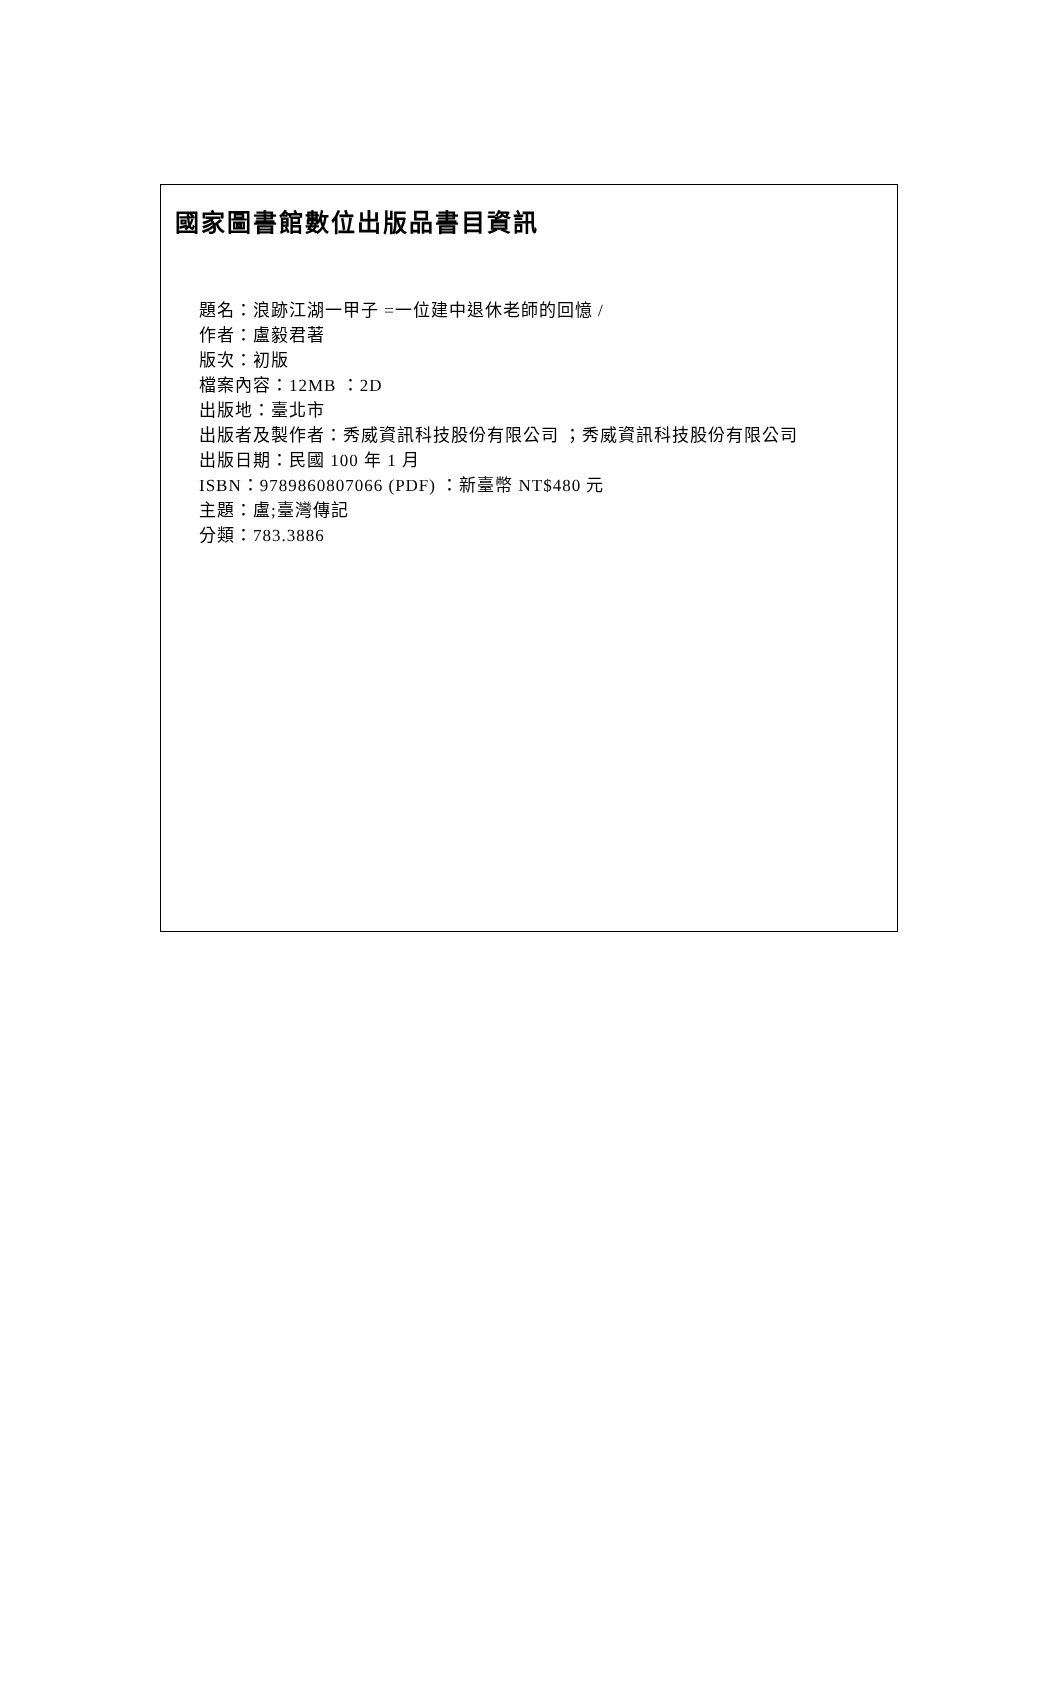國家圖書館數位出版品書目資訊
題名：浪跡江湖一甲子 =一位建中退休老師的回憶 /
作者：盧毅君著
版次：初版
檔案內容：12MB ：2D
出版地：臺北市
出版者及製作者：秀威資訊科技股份有限公司 ；秀威資訊科技股份有限公司
出版日期：民國 100 年 1 月
ISBN：9789860807066 (PDF) ：新臺幣 NT$480 元
主題：盧;臺灣傳記
分類：783.3886